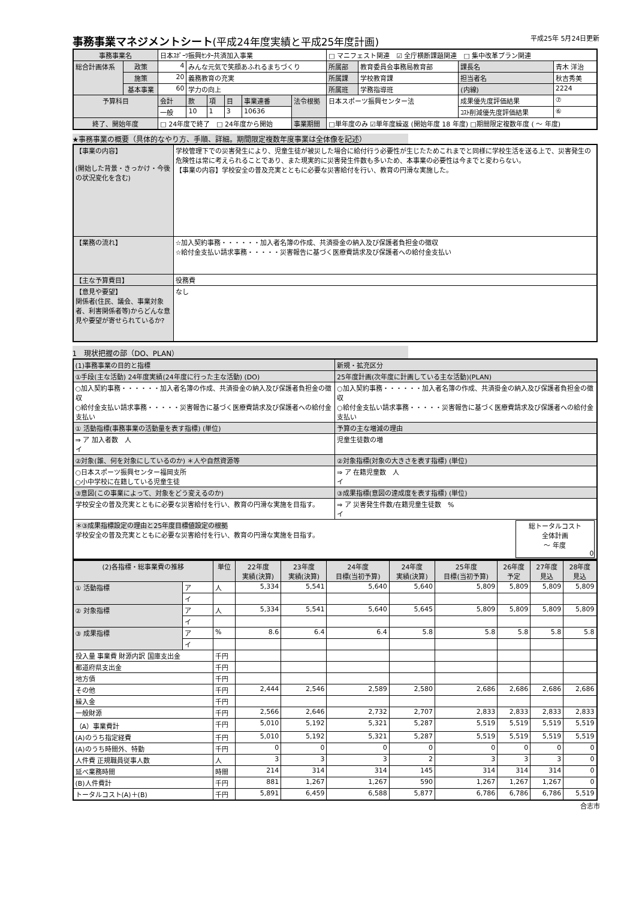事務事業マネジメントシート(平成24年度実績と平成25年度計画) 平成25年 5月24日更新
| 事務事業名 | | 日本ｽﾎﾟｰﾂ振興ｾﾝﾀｰ共済加入事業 | | | | | | | □ マニフェスト関連 ☑ 全庁横断課題関連 □ 集中改革プラン関連 | | | | |
| 総合計画体系 | 政策 | 4 | みんな元気で笑顔あふれるまちづくり | | | | | | 所属部 | 教育委員会事務局教育部 | 課長名 | 青木 洋治 | |
| | 施策 | 20 | 義務教育の充実 | | | | | | 所属課 | 学校教育課 | 担当者名 | 秋吉秀美 | |
| | 基本事業 | 60 | 学力の向上 | | | | | | 所属班 | 学務指導班 | (内線) | 2224 | |
| 予算科目 | | 会計 | 款 | 項 | 目 | 事業連番 | 法令根拠 | 日本スポーツ振興センター法 | | | 成果優先度評価結果 | | ⑦ |
| | | 一般 | 10 | 1 | 3 | 10636 | | | | | ｺｽﾄ削減優先度評価結果 | | ⑥ |
| 終了、開始年度 | | □ 24年度で終了 □ 24年度から開始 | | | | | 事業期間 | □単年度のみ ☑単年度繰返 (開始年度 18 年度) □期間限定複数年度 ( ～ 年度) | | | | | |
★事務事業の概要（具体的なやり方、手順、詳細。期間限定複数年度事業は全体像を記述）
| 【事業の内容】 (開始した背景・きっかけ・今後の状況変化を含む) | 学校管理下での災害発生により、児童生徒が被災した場合に給付行う必要性が生じたためこれまでと同様に学校生活を送る上で、災害発生の危険性は常に考えられることであり、また現実的に災害発生件数も多いため、本事業の必要性は今までと変わらない。 【事業の内容】学校安全の普及充実とともに必要な災害給付を行い、教育の円滑な実施した。 |
| 【業務の流れ】 | ☆加入契約事務・・・・・・加入者名簿の作成、共済掛金の納入及び保護者負担金の徴収 ☆給付金支払い請求事務・・・・・災害報告に基づく医療費請求及び保護者への給付金支払い |
| 【主な予算費目】 | 役務費 |
| 【意見や要望】 関係者(住民、議会、事業対象者、利害関係者等)からどんな意見や要望が寄せられているか? | なし |
1　現状把握の部（DO、PLAN）
| (1)事務事業の目的と指標 | 新規・拡充区分 |
| ①手段(主な活動) 24年度実績(24年度に行った主な活動) (DO) | 25年度計画(次年度に計画している主な活動)(PLAN) |
| ○加入契約事務・・・・・・加入者名簿の作成、共済掛金の納入及び保護者負担金の徴収 ○給付金支払い請求事務・・・・・災害報告に基づく医療費請求及び保護者への給付金支払い | ○加入契約事務・・・・・・加入者名簿の作成、共済掛金の納入及び保護者負担金の徴収 ○給付金支払い請求事務・・・・・災害報告に基づく医療費請求及び保護者への給付金支払い |
| ① 活動指標(事務事業の活動量を表す指標) (単位) | 予算の主な増減の理由 |
| ⇒ ア 加入者数 人 イ | 児童生徒数の増 |
| ②対象(誰、何を対象にしているのか) ＊人や自然資源等 | ②対象指標(対象の大きさを表す指標) (単位) |
| ○日本スポーツ振興センター福岡支所 ○小中学校に在籍している児童生徒 | ⇒ ア 在籍児童数 人 イ |
| ③意図(この事業によって、対象をどう変えるのか) | ③成果指標(意図の達成度を表す指標) (単位) |
| 学校安全の普及充実とともに必要な災害給付を行い、教育の円滑な実施を目指す。 | ⇒ ア 災害発生件数/在籍児童生徒数 % イ |
| ＊③成果指標設定の理由と25年度目標値設定の根拠 総トータルコスト 全体計画 ～ 年度 0 学校安全の普及充実とともに必要な災害給付を行い、教育の円滑な実施を目指す。 | |
| (2)各指標・総事業費の推移 | | 単位 | 22年度 実績(決算) | 23年度 実績(決算) | 24年度 目標(当初予算) | 24年度 実績(決算) | 25年度 目標(当初予算) | 26年度 予定 | 27年度 見込 | 28年度 見込 |
| --- | --- | --- | --- | --- | --- | --- | --- | --- | --- | --- |
| ① 活動指標 | ア | 人 | 5,334 | 5,541 | 5,640 | 5,640 | 5,809 | 5,809 | 5,809 | 5,809 |
| | イ | | | | | | | | | |
| ② 対象指標 | ア | 人 | 5,334 | 5,541 | 5,640 | 5,645 | 5,809 | 5,809 | 5,809 | 5,809 |
| | イ | | | | | | | | | |
| ③ 成果指標 | ア | % | 8.6 | 6.4 | 6.4 | 5.8 | 5.8 | 5.8 | 5.8 | 5.8 |
| | イ | | | | | | | | | |
| 投入量 事業費 財源内訳 国庫支出金 | | 千円 | | | | | | | | |
| 都道府県支出金 | | 千円 | | | | | | | | |
| 地方債 | | 千円 | | | | | | | | |
| その他 | | 千円 | 2,444 | 2,546 | 2,589 | 2,580 | 2,686 | 2,686 | 2,686 | 2,686 |
| 繰入金 | | 千円 | | | | | | | | |
| 一般財源 | | 千円 | 2,566 | 2,646 | 2,732 | 2,707 | 2,833 | 2,833 | 2,833 | 2,833 |
| （A）事業費計 | | 千円 | 5,010 | 5,192 | 5,321 | 5,287 | 5,519 | 5,519 | 5,519 | 5,519 |
| (A)のうち指定経費 | | 千円 | 5,010 | 5,192 | 5,321 | 5,287 | 5,519 | 5,519 | 5,519 | 5,519 |
| (A)のうち時間外、特勤 | | 千円 | 0 | 0 | 0 | 0 | 0 | 0 | 0 | 0 |
| 人件費 正規職員従事人数 | | 人 | 3 | 3 | 3 | 2 | 3 | 3 | 3 | 0 |
| 延べ業務時間 | | 時間 | 214 | 314 | 314 | 145 | 314 | 314 | 314 | 0 |
| (B)人件費計 | | 千円 | 881 | 1,267 | 1,267 | 590 | 1,267 | 1,267 | 1,267 | 0 |
| トータルコスト(A)＋(B) | | 千円 | 5,891 | 6,459 | 6,588 | 5,877 | 6,786 | 6,786 | 6,786 | 5,519 |
合志市